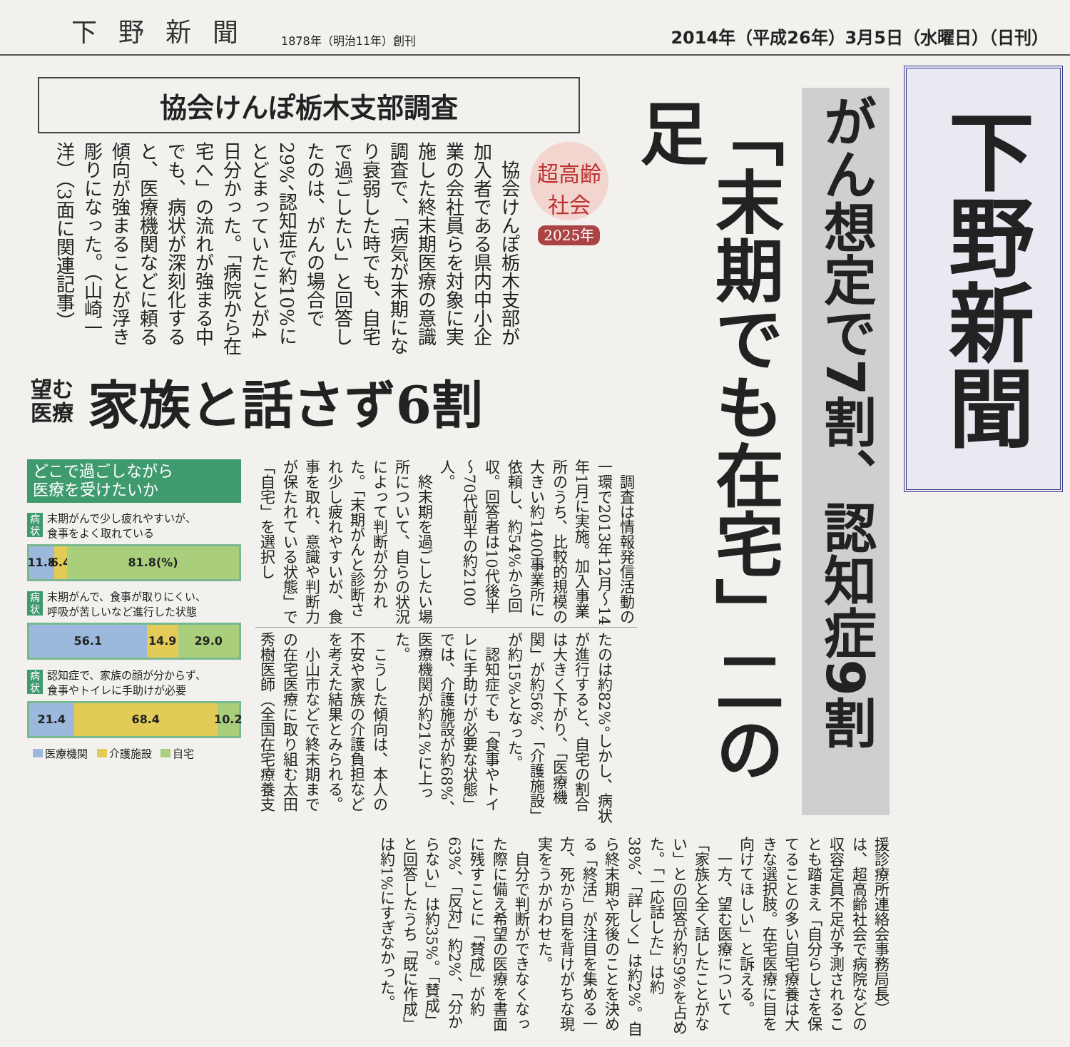下野新聞 1878年（明治11年）創刊 2014年（平成26年）3月5日（水曜日）（日刊）
下野新聞
がん想定で7割、認知症9割
「末期でも在宅」二の足
協会けんぽ栃木支部調査
超高齢
社会
2025年
　協会けんぽ栃木支部が加入者である県内中小企業の会社員らを対象に実施した終末期医療の意識調査で、「病気が末期になり衰弱した時でも、自宅で過ごしたい」と回答したのは、がんの場合で29%、認知症で約10%にとどまっていたことが4日分かった。「病院から在宅へ」の流れが強まる中でも、病状が深刻化すると、医療機関などに頼る傾向が強まることが浮き彫りになった。（山崎一洋）（3面に関連記事）
望む
医療
家族と話さず6割
　調査は情報発信活動の一環で2013年12月～14年1月に実施。加入事業所のうち、比較的規模の大きい約1400事業所に依頼し、約54%から回収。回答者は10代後半～70代前半の約2100人。
　終末期を過ごしたい場所について、自らの状況によって判断が分かれた。「末期がんと診断され少し疲れやすいが、食事を取れ、意識や判断力が保たれている状態」で「自宅」を選択し
たのは約82%。しかし、病状が進行すると、自宅の割合は大きく下がり、「医療機関」が約56%、「介護施設」が約15%となった。
　認知症でも「食事やトイレに手助けが必要な状態」では、介護施設が約68%、医療機関が約21%に上った。
　こうした傾向は、本人の不安や家族の介護負担などを考えた結果とみられる。
　小山市などで終末期までの在宅医療に取り組む太田秀樹医師（全国在宅療養支
どこで過ごしながら
医療を受けたいか
病状
末期がんで少し疲れやすいが、
食事をよく取れている
11.8 6.4 81.8(%)
病状
末期がんで、食事が取りにくい、
呼吸が苦しいなど進行した状態
56.1 14.9 29.0
病状
認知症で、家族の顔が分からず、
食事やトイレに手助けが必要
21.4 68.4 10.2
医療機関 介護施設 自宅
援診療所連絡会事務局長）は、超高齢社会で病院などの収容定員不足が予測されることも踏まえ「自分らしさを保てることの多い自宅療養は大きな選択肢。在宅医療に目を向けてほしい」と訴える。
　一方、望む医療について「家族と全く話したことがない」との回答が約59%を占めた。「一応話した」は約38%、「詳しく」は約2%。自ら終末期や死後のことを決める「終活」が注目を集める一方、死から目を背けがちな現実をうかがわせた。
　自分で判断ができなくなった際に備え希望の医療を書面に残すことに「賛成」が約63%、「反対」約2%、「分からない」は約35%。「賛成」と回答したうち「既に作成」は約1%にすぎなかった。